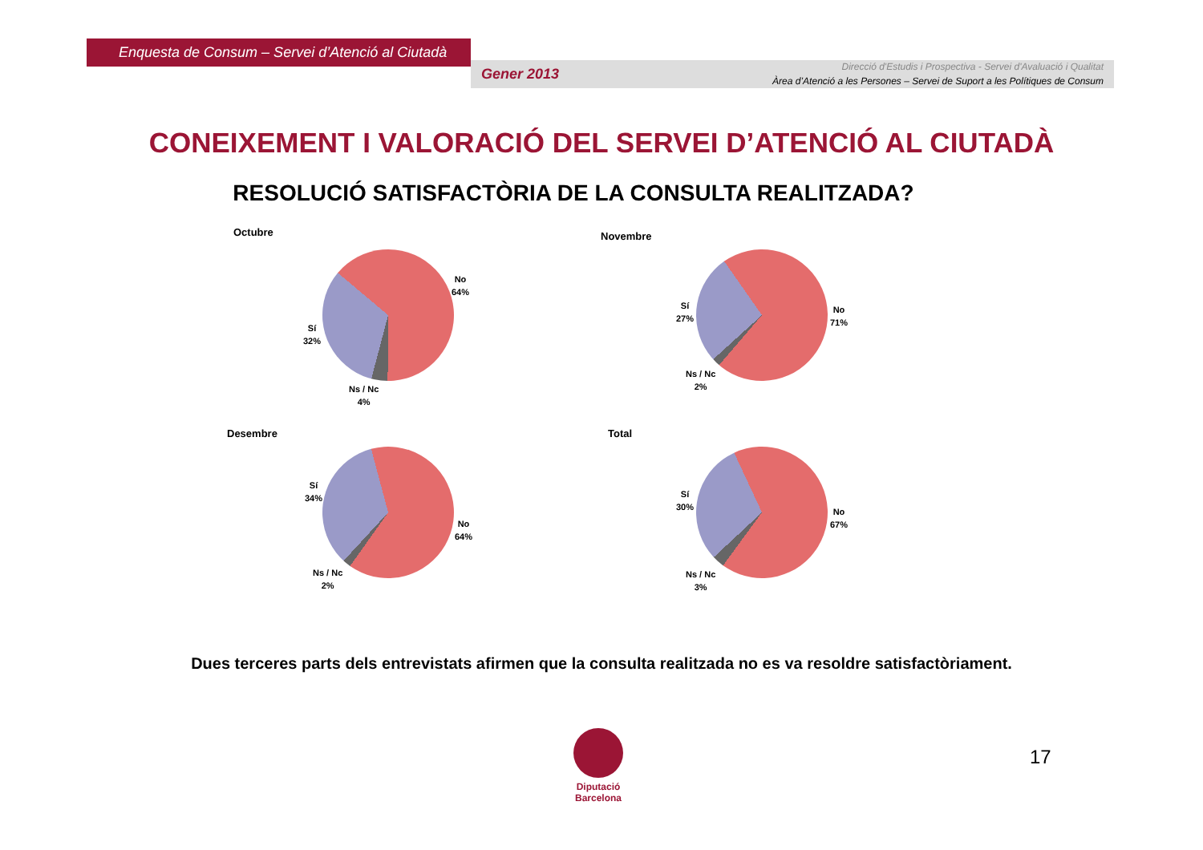Enquesta de Consum – Servei d’Atenció al Ciutadà
Gener 2013
Direcció d'Estudis i Prospectiva - Servei d'Avaluació i Qualitat
Àrea d’Atenció a les Persones – Servei de Suport a les Polítiques de Consum
CONEIXEMENT I VALORACIÓ DEL SERVEI D’ATENCIÓ AL CIUTADÀ
RESOLUCIÓ SATISFACTÒRIA DE LA CONSULTA REALITZADA?
Octubre
No
64%
Sí
32%
Ns / Nc
4%
Novembre
No
71%
Sí
27%
Ns / Nc
2%
Desembre
No
64%
Sí
34%
Ns / Nc
2%
Total
No
67%
Sí
30%
Ns / Nc
3%
Dues terceres parts dels entrevistats afirmen que la consulta realitzada no es va resoldre satisfactòriament.
Diputació
Barcelona
17